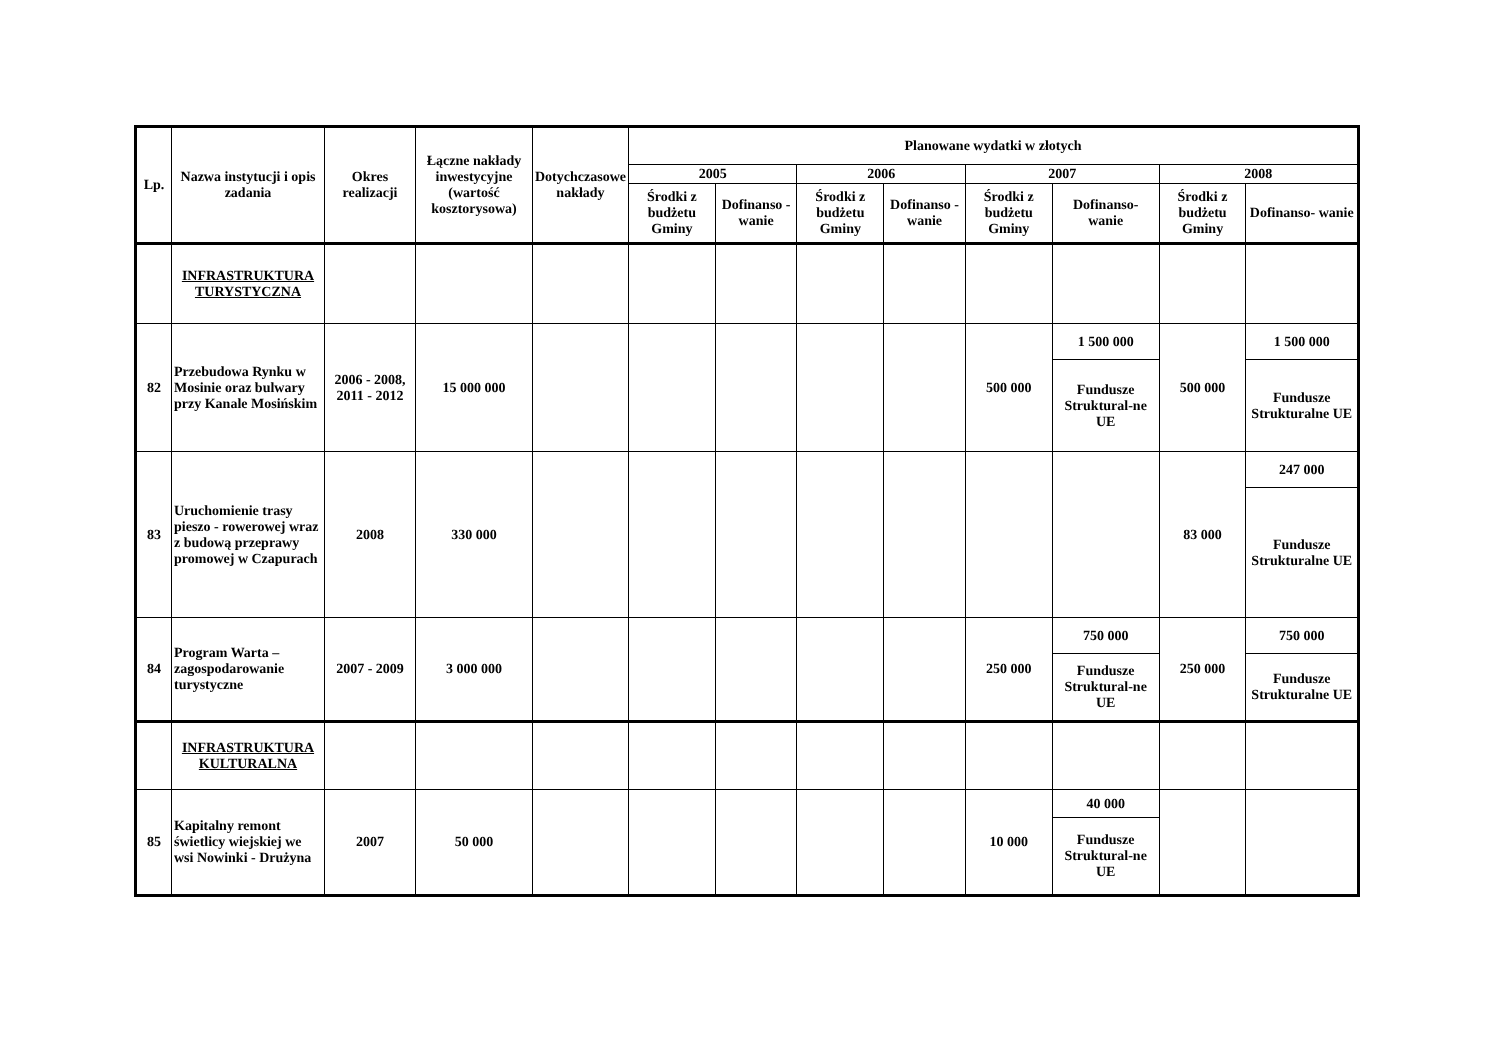| Lp. | Nazwa instytucji i opis zadania | Okres realizacji | Łączne nakłady inwestycyjne (wartość kosztorysowa) | Dotychczasowe nakłady | Planowane wydatki w złotych | | | | | | | |
| --- | --- | --- | --- | --- | --- | --- | --- | --- | --- | --- | --- | --- |
| | | | | | 2005 | | 2006 | | 2007 | | 2008 | |
| | | | | | Środki z budżetu Gminy | Dofinanso - wanie | Środki z budżetu Gminy | Dofinanso - wanie | Środki z budżetu Gminy | Dofinanso- wanie | Środki z budżetu Gminy | Dofinanso- wanie |
| | INFRASTRUKTURA TURYSTYCZNA | | | | | | | | | | | |
| 82 | Przebudowa Rynku w Mosinie oraz bulwary przy Kanale Mosińskim | 2006 - 2008, 2011 - 2012 | 15 000 000 | | | | | | 500 000 | 1 500 000 | 500 000 | 1 500 000 |
| | | | | | | | | | | Fundusze Struktural-ne UE | | Fundusze Strukturalne UE |
| 83 | Uruchomienie trasy pieszo - rowerowej wraz z budową przeprawy promowej w Czapurach | 2008 | 330 000 | | | | | | | | 83 000 | 247 000 |
| | | | | | | | | | | | | Fundusze Strukturalne UE |
| 84 | Program Warta – zagospodarowanie turystyczne | 2007 - 2009 | 3 000 000 | | | | | | 250 000 | 750 000 | 250 000 | 750 000 |
| | | | | | | | | | | Fundusze Struktural-ne UE | | Fundusze Strukturalne UE |
| | INFRASTRUKTURA KULTURALNA | | | | | | | | | | | |
| 85 | Kapitalny remont świetlicy wiejskiej we wsi Nowinki - Drużyna | 2007 | 50 000 | | | | | | 10 000 | 40 000 | | |
| | | | | | | | | | | Fundusze Struktural-ne UE | | |